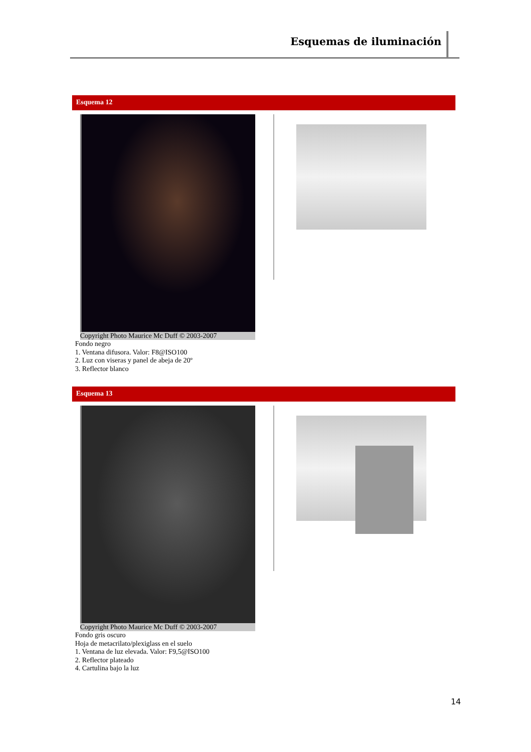Esquemas de iluminación
Esquema 12
Copyright Photo Maurice Mc Duff © 2003-2007
Fondo negro
1. Ventana difusora. Valor: F8@ISO100
2. Luz con viseras y panel de abeja de 20º
3. Reflector blanco
Esquema 13
Copyright Photo Maurice Mc Duff © 2003-2007
Fondo gris oscuro
Hoja de metacrilato/plexiglass en el suelo
1. Ventana de luz elevada. Valor: F9,5@ISO100
2. Reflector plateado
4. Cartulina bajo la luz
14